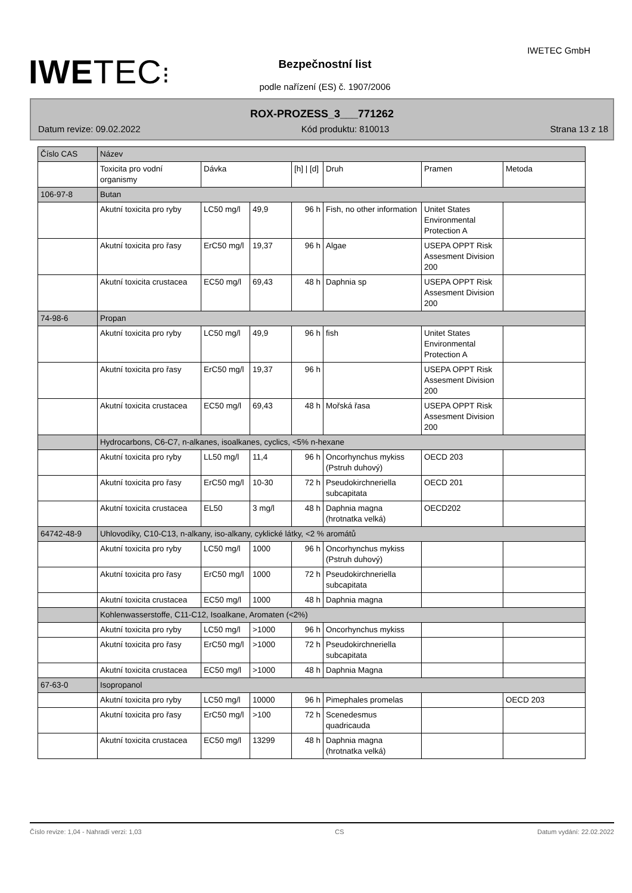IWETEC⁝
IWETEC GmbH
Bezpečnostní list
podle nařízení (ES) č. 1907/2006
ROX-PROZESS_3___771262
Datum revize: 09.02.2022 Kód produktu: 810013 Strana 13 z 18
| Číslo CAS | Název | | | | | | |
| | Toxicita pro vodní organismy | Dávka | | [h] / [d] | Druh | Pramen | Metoda |
| 106-97-8 | Butan | | | | | | |
| | Akutní toxicita pro ryby | LC50 mg/l | 49,9 | 96 h | Fish, no other information | Unitet States Environmental Protection A | |
| | Akutní toxicita pro řasy | ErC50 mg/l | 19,37 | 96 h | Algae | USEPA OPPT Risk Assesment Division 200 | |
| | Akutní toxicita crustacea | EC50 mg/l | 69,43 | 48 h | Daphnia sp | USEPA OPPT Risk Assesment Division 200 | |
| 74-98-6 | Propan | | | | | | |
| | Akutní toxicita pro ryby | LC50 mg/l | 49,9 | 96 h | fish | Unitet States Environmental Protection A | |
| | Akutní toxicita pro řasy | ErC50 mg/l | 19,37 | 96 h | | USEPA OPPT Risk Assesment Division 200 | |
| | Akutní toxicita crustacea | EC50 mg/l | 69,43 | 48 h | Mořská řasa | USEPA OPPT Risk Assesment Division 200 | |
| | Hydrocarbons, C6-C7, n-alkanes, isoalkanes, cyclics, <5% n-hexane | | | | | | |
| | Akutní toxicita pro ryby | LL50 mg/l | 11,4 | 96 h | Oncorhynchus mykiss (Pstruh duhový) | OECD 203 | |
| | Akutní toxicita pro řasy | ErC50 mg/l | 10-30 | 72 h | Pseudokirchneriella subcapitata | OECD 201 | |
| | Akutní toxicita crustacea | EL50 | 3 mg/l | 48 h | Daphnia magna (hrotnatka velká) | OECD202 | |
| 64742-48-9 | Uhlovodíky, C10-C13, n-alkany, iso-alkany, cyklické látky, <2 % aromátů | | | | | | |
| | Akutní toxicita pro ryby | LC50 mg/l | 1000 | 96 h | Oncorhynchus mykiss (Pstruh duhový) | | |
| | Akutní toxicita pro řasy | ErC50 mg/l | 1000 | 72 h | Pseudokirchneriella subcapitata | | |
| | Akutní toxicita crustacea | EC50 mg/l | 1000 | 48 h | Daphnia magna | | |
| | Kohlenwasserstoffe, C11-C12, Isoalkane, Aromaten (<2%) | | | | | | |
| | Akutní toxicita pro ryby | LC50 mg/l | >1000 | 96 h | Oncorhynchus mykiss | | |
| | Akutní toxicita pro řasy | ErC50 mg/l | >1000 | 72 h | Pseudokirchneriella subcapitata | | |
| | Akutní toxicita crustacea | EC50 mg/l | >1000 | 48 h | Daphnia Magna | | |
| 67-63-0 | Isopropanol | | | | | | |
| | Akutní toxicita pro ryby | LC50 mg/l | 10000 | 96 h | Pimephales promelas | | OECD 203 |
| | Akutní toxicita pro řasy | ErC50 mg/l | >100 | 72 h | Scenedesmus quadricauda | | |
| | Akutní toxicita crustacea | EC50 mg/l | 13299 | 48 h | Daphnia magna (hrotnatka velká) | | |
Číslo revize: 1,04 - Nahradí verzi: 1,03 CS Datum vydání: 22.02.2022